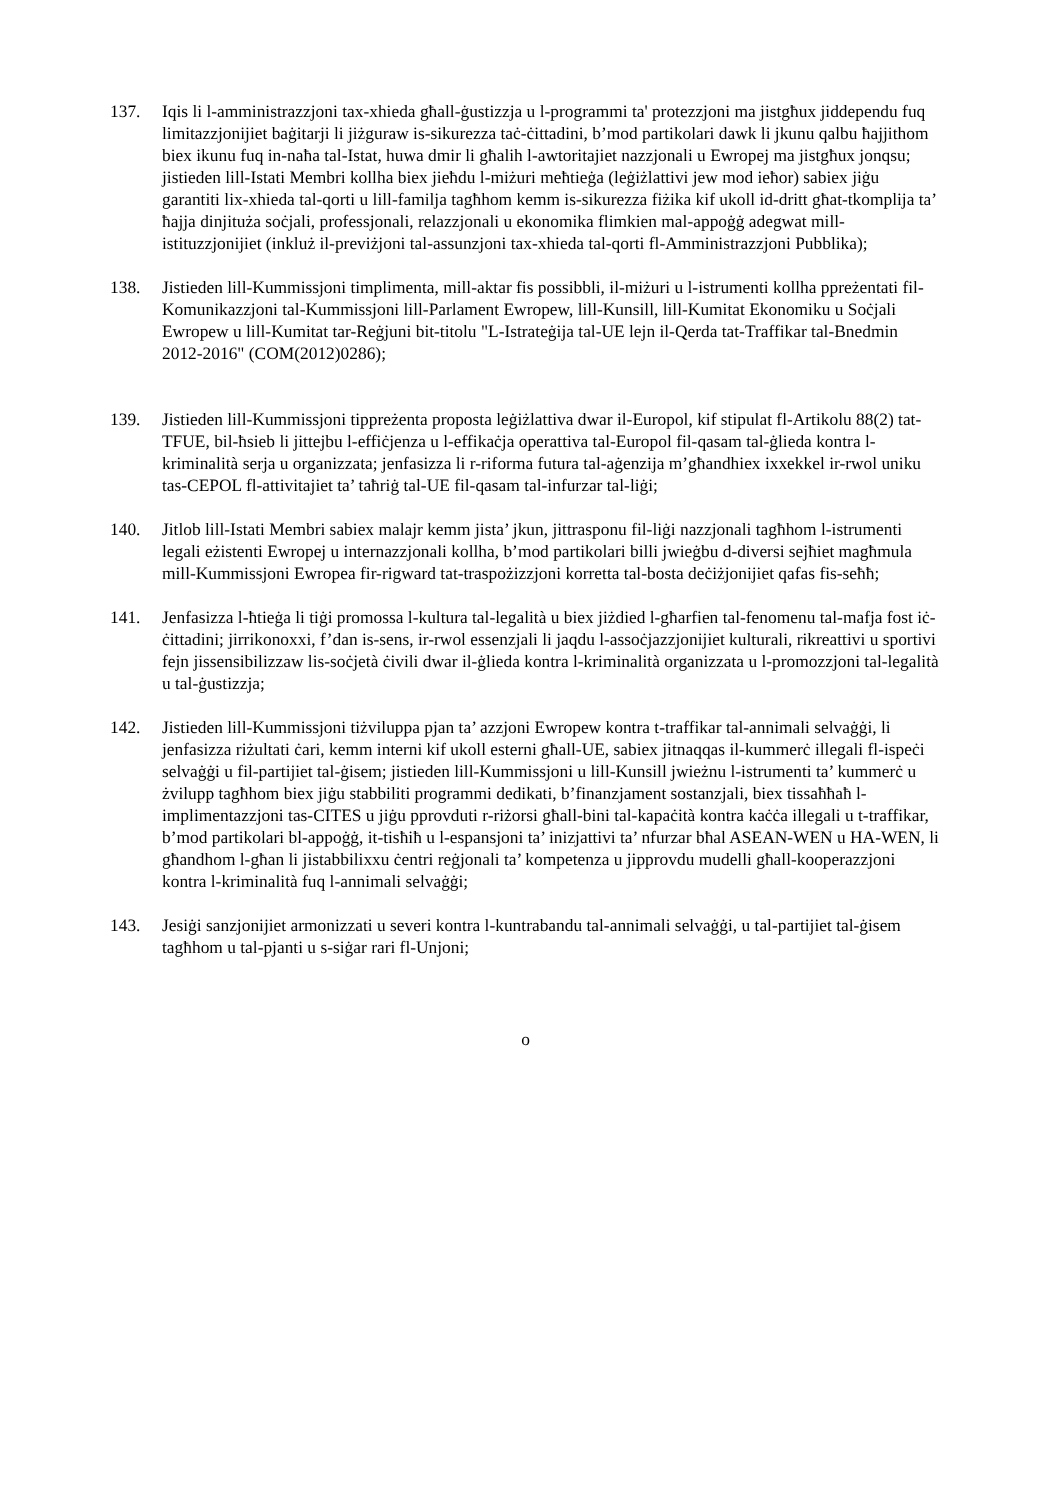137. Iqis li l-amministrazzjoni tax-xhieda għall-ġustizzja u l-programmi ta' protezzjoni ma jistgħux jiddependu fuq limitazzjonijiet baġitarji li jiżguraw is-sikurezza taċ-ċittadini, b’mod partikolari dawk li jkunu qalbu ħajjithom biex ikunu fuq in-naħa tal-Istat, huwa dmir li għalih l-awtoritajiet nazzjonali u Ewropej ma jistgħux jonqsu; jistieden lill-Istati Membri kollha biex jieħdu l-miżuri meħtieġa (leġiżlattivi jew mod ieħor) sabiex jiġu garantiti lix-xhieda tal-qorti u lill-familja tagħhom kemm is-sikurezza fiżika kif ukoll id-dritt għat-tkomplija ta’ ħajja dinjituża soċjali, professjonali, relazzjonali u ekonomika flimkien mal-appoġġ adegwat mill-istituzzjonijiet (inkluż il-previżjoni tal-assunzjoni tax-xhieda tal-qorti fl-Amministrazzjoni Pubblika);
138. Jistieden lill-Kummissjoni timplimenta, mill-aktar fis possibbli, il-miżuri u l-istrumenti kollha ppreżentati fil-Komunikazzjoni tal-Kummissjoni lill-Parlament Ewropew, lill-Kunsill, lill-Kumitat Ekonomiku u Soċjali Ewropew u lill-Kumitat tar-Reġjuni bit-titolu "L-Istrateġija tal-UE lejn il-Qerda tat-Traffikar tal-Bnedmin 2012-2016" (COM(2012)0286);
139. Jistieden lill-Kummissjoni tippreżenta proposta leġiżlattiva dwar il-Europol, kif stipulat fl-Artikolu 88(2) tat-TFUE, bil-ħsieb li jittejbu l-effiċjenza u l-effikaċja operattiva tal-Europol fil-qasam tal-ġlieda kontra l-kriminalità serja u organizzata; jenfasizza li r-riforma futura tal-aġenzija m’għandhiex ixxekkel ir-rwol uniku tas-CEPOL fl-attivitajiet ta’ taħriġ tal-UE fil-qasam tal-infurzar tal-liġi;
140. Jitlob lill-Istati Membri sabiex malajr kemm jista’ jkun, jittrasponu fil-liġi nazzjonali tagħhom l-istrumenti legali eżistenti Ewropej u internazzjonali kollha, b’mod partikolari billi jwieġbu d-diversi sejħiet magħmula mill-Kummissjoni Ewropea fir-rigward tat-traspożizzjoni korretta tal-bosta deċiżjonijiet qafas fis-seħħ;
141. Jenfasizza l-ħtieġa li tiġi promossa l-kultura tal-legalità u biex jiżdied l-għarfien tal-fenomenu tal-mafja fost iċ-ċittadini; jirrikonoxxi, f’dan is-sens, ir-rwol essenzjali li jaqdu l-assoċjazzjonijiet kulturali, rikreattivi u sportivi fejn jissensibilizzaw lis-soċjetà ċivili dwar il-ġlieda kontra l-kriminalità organizzata u l-promozzjoni tal-legalità u tal-ġustizzja;
142. Jistieden lill-Kummissjoni tiżviluppa pjan ta’ azzjoni Ewropew kontra t-traffikar tal-annimali selvaġġi, li jenfasizza riżultati ċari, kemm interni kif ukoll esterni għall-UE, sabiex jitnaqqas il-kummerċ illegali fl-ispeċi selvaġġi u fil-partijiet tal-ġisem; jistieden lill-Kummissjoni u lill-Kunsill jwieżnu l-istrumenti ta’ kummerċ u żvilupp tagħhom biex jiġu stabbiliti programmi dedikati, b’finanzjament sostanzjali, biex tissaħħaħ l-implimentazzjoni tas-CITES u jiġu pprovduti r-riżorsi għall-bini tal-kapaċità kontra kaċċa illegali u t-traffikar, b’mod partikolari bl-appoġġ, it-tisħiħ u l-espansjoni ta’ inizjattivi ta’ nfurzar bħal ASEAN-WEN u HA-WEN, li għandhom l-għan li jistabbilixxu ċentri reġjonali ta’ kompetenza u jipprovdu mudelli għall-kooperazzjoni kontra l-kriminalità fuq l-annimali selvaġġi;
143. Jesiġi sanzjonijiet armonizzati u severi kontra l-kuntrabandu tal-annimali selvaġġi, u tal-partijiet tal-ġisem tagħhom u tal-pjanti u s-siġar rari fl-Unjoni;
o